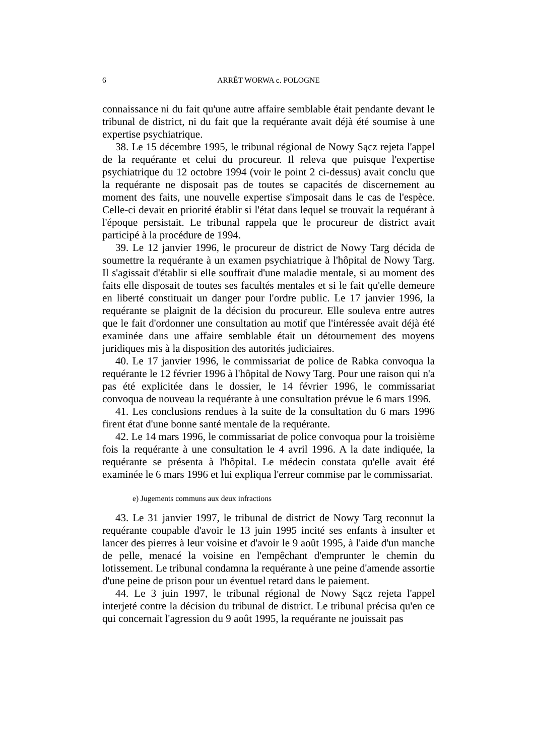6 ARRÊT WORWA c. POLOGNE
connaissance ni du fait qu'une autre affaire semblable était pendante devant le tribunal de district, ni du fait que la requérante avait déjà été soumise à une expertise psychiatrique.
38. Le 15 décembre 1995, le tribunal régional de Nowy Sącz rejeta l'appel de la requérante et celui du procureur. Il releva que puisque l'expertise psychiatrique du 12 octobre 1994 (voir le point 2 ci-dessus) avait conclu que la requérante ne disposait pas de toutes se capacités de discernement au moment des faits, une nouvelle expertise s'imposait dans le cas de l'espèce. Celle-ci devait en priorité établir si l'état dans lequel se trouvait la requérant à l'époque persistait. Le tribunal rappela que le procureur de district avait participé à la procédure de 1994.
39. Le 12 janvier 1996, le procureur de district de Nowy Targ décida de soumettre la requérante à un examen psychiatrique à l'hôpital de Nowy Targ. Il s'agissait d'établir si elle souffrait d'une maladie mentale, si au moment des faits elle disposait de toutes ses facultés mentales et si le fait qu'elle demeure en liberté constituait un danger pour l'ordre public. Le 17 janvier 1996, la requérante se plaignit de la décision du procureur. Elle souleva entre autres que le fait d'ordonner une consultation au motif que l'intéressée avait déjà été examinée dans une affaire semblable était un détournement des moyens juridiques mis à la disposition des autorités judiciaires.
40. Le 17 janvier 1996, le commissariat de police de Rabka convoqua la requérante le 12 février 1996 à l'hôpital de Nowy Targ. Pour une raison qui n'a pas été explicitée dans le dossier, le 14 février 1996, le commissariat convoqua de nouveau la requérante à une consultation prévue le 6 mars 1996.
41. Les conclusions rendues à la suite de la consultation du 6 mars 1996 firent état d'une bonne santé mentale de la requérante.
42. Le 14 mars 1996, le commissariat de police convoqua pour la troisième fois la requérante à une consultation le 4 avril 1996. A la date indiquée, la requérante se présenta à l'hôpital. Le médecin constata qu'elle avait été examinée le 6 mars 1996 et lui expliqua l'erreur commise par le commissariat.
e) Jugements communs aux deux infractions
43. Le 31 janvier 1997, le tribunal de district de Nowy Targ reconnut la requérante coupable d'avoir le 13 juin 1995 incité ses enfants à insulter et lancer des pierres à leur voisine et d'avoir le 9 août 1995, à l'aide d'un manche de pelle, menacé la voisine en l'empêchant d'emprunter le chemin du lotissement. Le tribunal condamna la requérante à une peine d'amende assortie d'une peine de prison pour un éventuel retard dans le paiement.
44. Le 3 juin 1997, le tribunal régional de Nowy Sącz rejeta l'appel interjeté contre la décision du tribunal de district. Le tribunal précisa qu'en ce qui concernait l'agression du 9 août 1995, la requérante ne jouissait pas